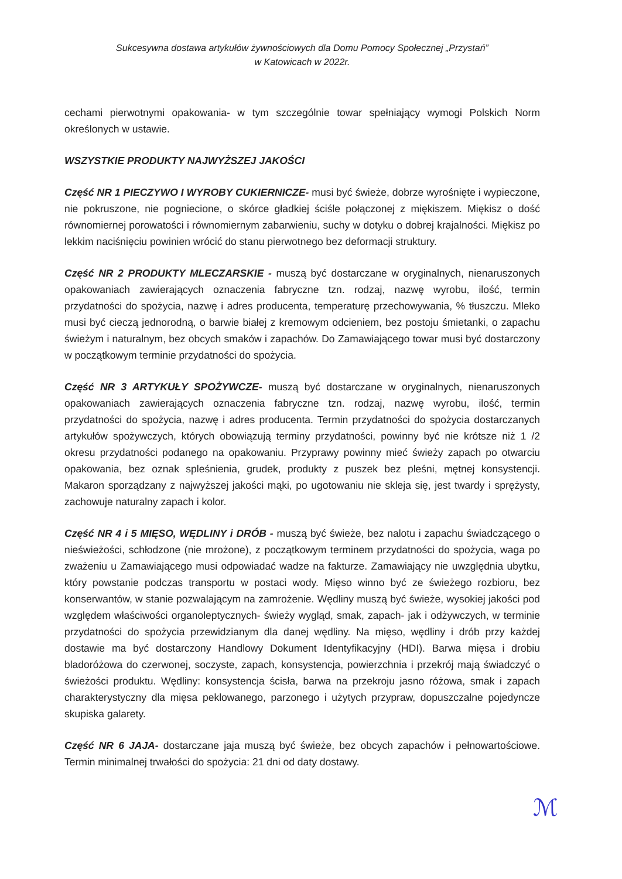Sukcesywna dostawa artykułów żywnościowych dla Domu Pomocy Społecznej „Przystań”
w Katowicach w 2022r.
cechami pierwotnymi opakowania- w tym szczególnie towar spełniający wymogi Polskich Norm określonych w ustawie.
WSZYSTKIE PRODUKTY NAJWYŻSZEJ JAKOŚCI
Część NR 1 PIECZYWO I WYROBY CUKIERNICZE- musi być świeże, dobrze wyrośnięte i wypieczone, nie pokruszone, nie pogniecione, o skórce gładkiej ściśle połączonej z miękiszem. Miękisz o dość równomiernej porowatości i równomiernym zabarwieniu, suchy w dotyku o dobrej krajalności. Miękisz po lekkim naciśnięciu powinien wrócić do stanu pierwotnego bez deformacji struktury.
Część NR 2 PRODUKTY MLECZARSKIE - muszą być dostarczane w oryginalnych, nienaruszonych opakowaniach zawierających oznaczenia fabryczne tzn. rodzaj, nazwę wyrobu, ilość, termin przydatności do spożycia, nazwę i adres producenta, temperaturę przechowywania, % tłuszczu. Mleko musi być cieczą jednorodną, o barwie białej z kremowym odcieniem, bez postoju śmietanki, o zapachu świeżym i naturalnym, bez obcych smaków i zapachów. Do Zamawiającego towar musi być dostarczony w początkowym terminie przydatności do spożycia.
Część NR 3 ARTYKUŁY SPOŻYWCZE- muszą być dostarczane w oryginalnych, nienaruszonych opakowaniach zawierających oznaczenia fabryczne tzn. rodzaj, nazwę wyrobu, ilość, termin przydatności do spożycia, nazwę i adres producenta. Termin przydatności do spożycia dostarczanych artykułów spożywczych, których obowiązują terminy przydatności, powinny być nie krótsze niż 1 /2 okresu przydatności podanego na opakowaniu. Przyprawy powinny mieć świeży zapach po otwarciu opakowania, bez oznak spleśnienia, grudek, produkty z puszek bez pleśni, mętnej konsystencji. Makaron sporządzany z najwyższej jakości mąki, po ugotowaniu nie skleja się, jest twardy i sprężysty, zachowuje naturalny zapach i kolor.
Część NR 4 i 5 MIĘSO, WĘDLINY i DRÓB - muszą być świeże, bez nalotu i zapachu świadczącego o nieświeżości, schłodzone (nie mrożone), z początkowym terminem przydatności do spożycia, waga po zważeniu u Zamawiającego musi odpowiadać wadze na fakturze. Zamawiający nie uwzględnia ubytku, który powstanie podczas transportu w postaci wody. Mięso winno być ze świeżego rozbioru, bez konserwantów, w stanie pozwalającym na zamrożenie. Wędliny muszą być świeże, wysokiej jakości pod względem właściwości organoleptycznych- świeży wygląd, smak, zapach- jak i odżywczych, w terminie przydatności do spożycia przewidzianym dla danej wędliny. Na mięso, wędliny i drób przy każdej dostawie ma być dostarczony Handlowy Dokument Identyfikacyjny (HDI). Barwa mięsa i drobiu bladoróżowa do czerwonej, soczyste, zapach, konsystencja, powierzchnia i przekrój mają świadczyć o świeżości produktu. Wędliny: konsystencja ścisła, barwa na przekroju jasno różowa, smak i zapach charakterystyczny dla mięsa peklowanego, parzonego i użytych przypraw, dopuszczalne pojedyncze skupiska galarety.
Część NR 6 JAJA- dostarczane jaja muszą być świeże, bez obcych zapachów i pełnowartościowe. Termin minimalnej trwałości do spożycia: 21 dni od daty dostawy.
ℳ